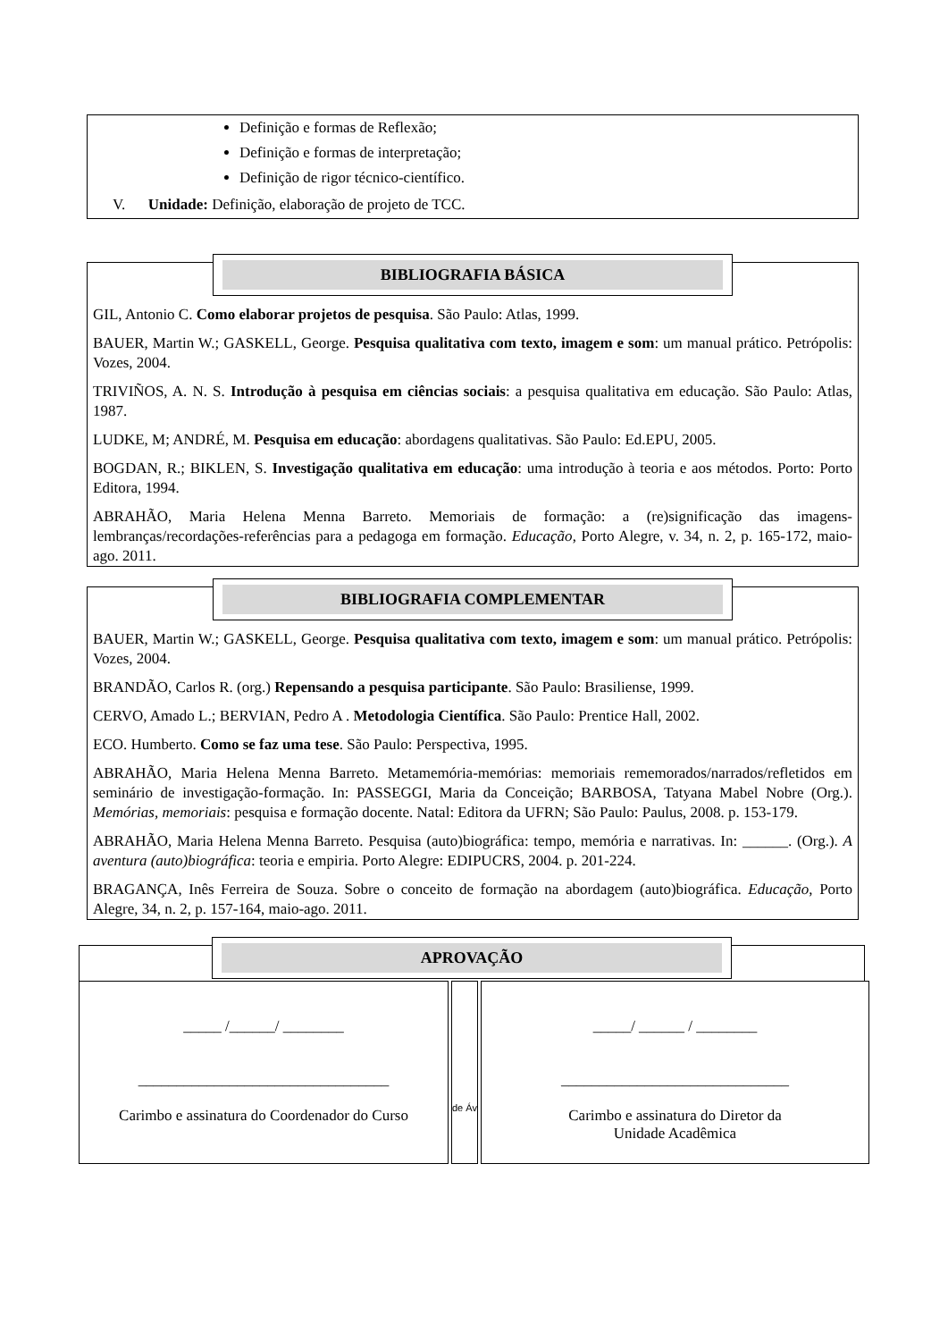Definição e formas de Reflexão;
Definição e formas de interpretação;
Definição de rigor técnico-científico.
V. Unidade: Definição, elaboração de projeto de TCC.
BIBLIOGRAFIA BÁSICA
GIL, Antonio C. Como elaborar projetos de pesquisa. São Paulo: Atlas, 1999.
BAUER, Martin W.; GASKELL, George. Pesquisa qualitativa com texto, imagem e som: um manual prático. Petrópolis: Vozes, 2004.
TRIVIÑOS, A. N. S. Introdução à pesquisa em ciências sociais: a pesquisa qualitativa em educação. São Paulo: Atlas, 1987.
LUDKE, M; ANDRÉ, M. Pesquisa em educação: abordagens qualitativas. São Paulo: Ed.EPU, 2005.
BOGDAN, R.; BIKLEN, S. Investigação qualitativa em educação: uma introdução à teoria e aos métodos. Porto: Porto Editora, 1994.
ABRAHÃO, Maria Helena Menna Barreto. Memoriais de formação: a (re)significação das imagens-lembranças/recordações-referências para a pedagoga em formação. Educação, Porto Alegre, v. 34, n. 2, p. 165-172, maio-ago. 2011.
BIBLIOGRAFIA COMPLEMENTAR
BAUER, Martin W.; GASKELL, George. Pesquisa qualitativa com texto, imagem e som: um manual prático. Petrópolis: Vozes, 2004.
BRANDÃO, Carlos R. (org.) Repensando a pesquisa participante. São Paulo: Brasiliense, 1999.
CERVO, Amado L.; BERVIAN, Pedro A . Metodologia Científica. São Paulo: Prentice Hall, 2002.
ECO. Humberto. Como se faz uma tese. São Paulo: Perspectiva, 1995.
ABRAHÃO, Maria Helena Menna Barreto. Metamemória-memórias: memoriais rememorados/narrados/refletidos em seminário de investigação-formação. In: PASSEGGI, Maria da Conceição; BARBOSA, Tatyana Mabel Nobre (Org.). Memórias, memoriais: pesquisa e formação docente. Natal: Editora da UFRN; São Paulo: Paulus, 2008. p. 153-179.
ABRAHÃO, Maria Helena Menna Barreto. Pesquisa (auto)biográfica: tempo, memória e narrativas. In: ______. (Org.). A aventura (auto)biográfica: teoria e empiria. Porto Alegre: EDIPUCRS, 2004. p. 201-224.
BRAGANÇA, Inês Ferreira de Souza. Sobre o conceito de formação na abordagem (auto)biográfica. Educação, Porto Alegre, 34, n. 2, p. 157-164, maio-ago. 2011.
APROVAÇÃO
_____ /______/ ________
_________________________________
Carimbo e assinatura do Coordenador do Curso
de Áv
_____/ ______ / ________
______________________________
Carimbo e assinatura do Diretor da
Unidade Acadêmica